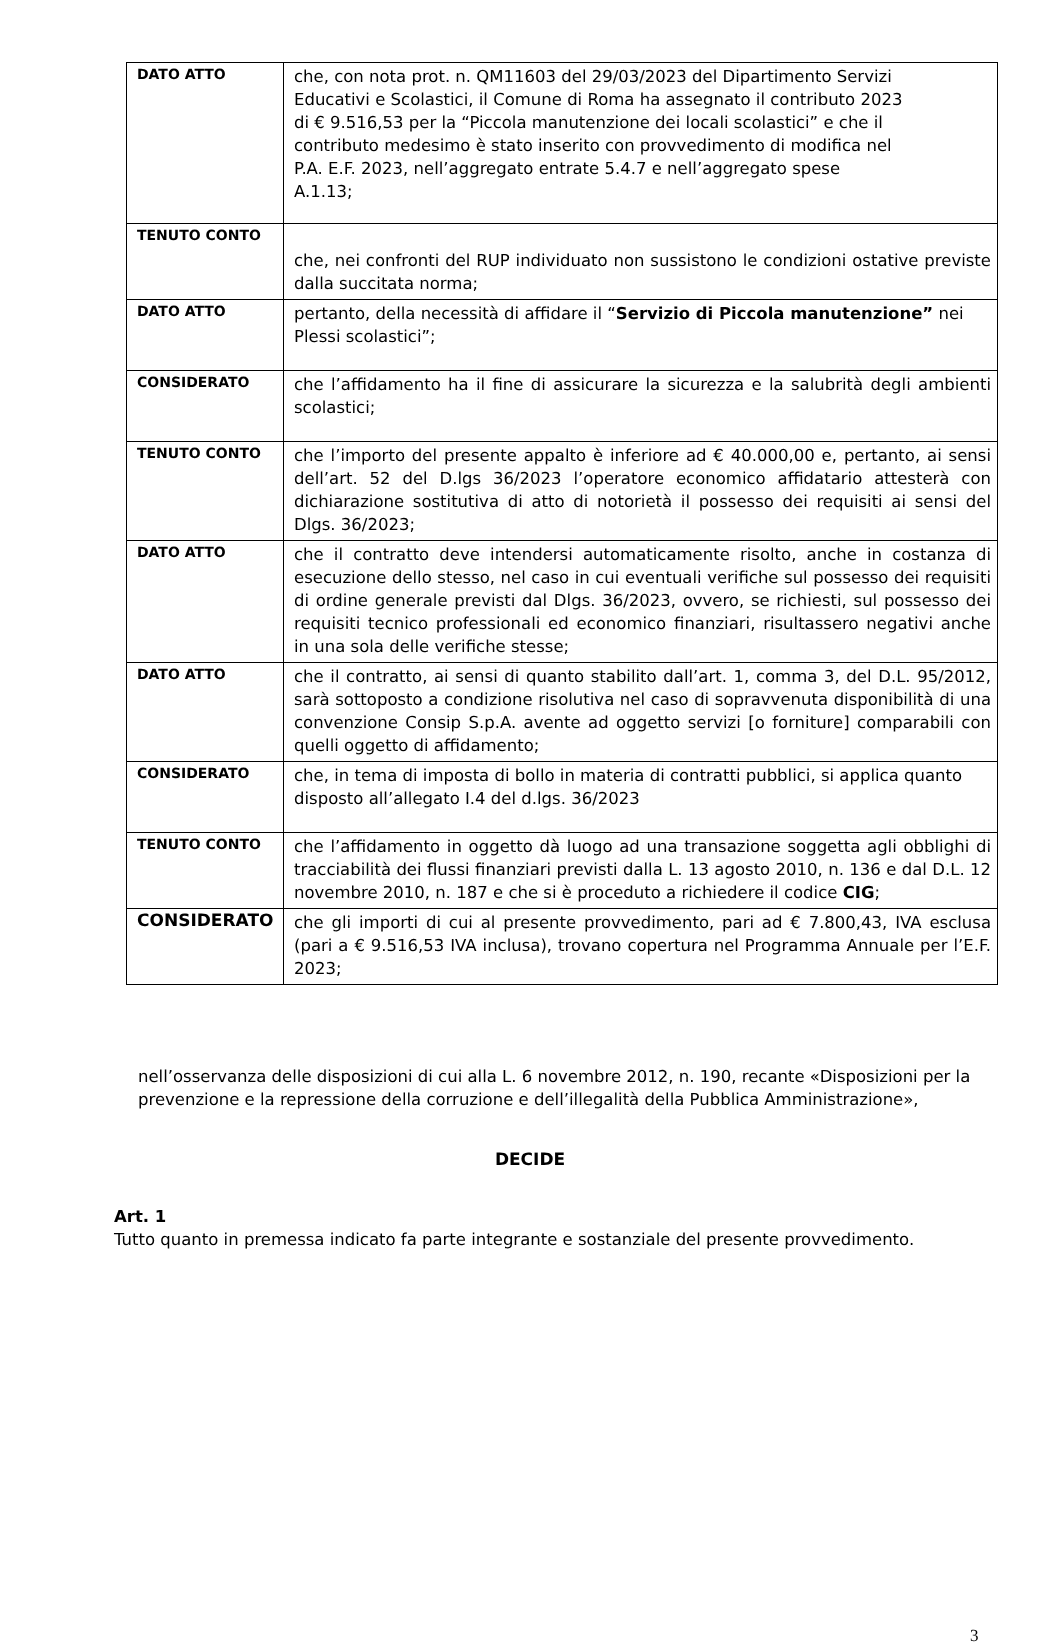| DATO ATTO | che, con nota prot. n. QM11603 del 29/03/2023 del Dipartimento Servizi Educativi e Scolastici, il Comune di Roma ha assegnato il contributo 2023 di € 9.516,53 per la “Piccola manutenzione dei locali scolastici” e che il contributo medesimo è stato inserito con provvedimento di modifica nel P.A. E.F. 2023, nell’aggregato entrate 5.4.7 e nell’aggregato spese A.1.13; |
| TENUTO CONTO | che, nei confronti del RUP individuato non sussistono le condizioni ostative previste dalla succitata norma; |
| DATO ATTO | pertanto, della necessità di affidare il “ Servizio di Piccola manutenzione” nei Plessi scolastici”; |
| CONSIDERATO | che l’affidamento ha il fine di assicurare la sicurezza e la salubrità degli ambienti scolastici; |
| TENUTO CONTO | che l’importo del presente appalto è inferiore ad € 40.000,00 e, pertanto, ai sensi dell’art. 52 del D.lgs 36/2023 l’operatore economico affidatario attesterà con dichiarazione sostitutiva di atto di notorietà il possesso dei requisiti ai sensi del Dlgs. 36/2023; |
| DATO ATTO | che il contratto deve intendersi automaticamente risolto, anche in costanza di esecuzione dello stesso, nel caso in cui eventuali verifiche sul possesso dei requisiti di ordine generale previsti dal Dlgs. 36/2023, ovvero, se richiesti, sul possesso dei requisiti tecnico professionali ed economico finanziari, risultassero negativi anche in una sola delle verifiche stesse; |
| DATO ATTO | che il contratto, ai sensi di quanto stabilito dall’art. 1, comma 3, del D.L. 95/2012, sarà sottoposto a condizione risolutiva nel caso di sopravvenuta disponibilità di una convenzione Consip S.p.A. avente ad oggetto servizi [o forniture] comparabili con quelli oggetto di affidamento; |
| CONSIDERATO | che, in tema di imposta di bollo in materia di contratti pubblici, si applica quanto disposto all’allegato I.4 del d.lgs. 36/2023 |
| TENUTO CONTO | che l’affidamento in oggetto dà luogo ad una transazione soggetta agli obblighi di tracciabilità dei flussi finanziari previsti dalla L. 13 agosto 2010, n. 136 e dal D.L. 12 novembre 2010, n. 187 e che si è proceduto a richiedere il codice CIG ; |
| CONSIDERATO | che gli importi di cui al presente provvedimento, pari ad € 7.800,43, IVA esclusa (pari a € 9.516,53 IVA inclusa), trovano copertura nel Programma Annuale per l’E.F. 2023; |
nell’osservanza delle disposizioni di cui alla L. 6 novembre 2012, n. 190, recante «Disposizioni per la prevenzione e la repressione della corruzione e dell’illegalità della Pubblica Amministrazione»,
DECIDE
Art. 1
Tutto quanto in premessa indicato fa parte integrante e sostanziale del presente provvedimento.
3